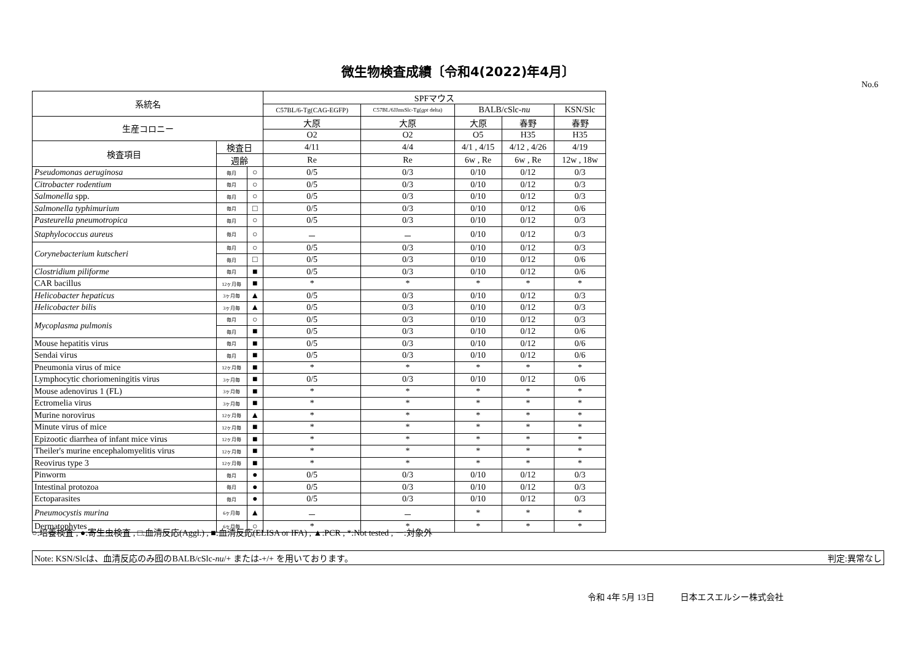微生物検査成績〔令和4(2022)年4月〕
No.6
| 系統名 | | | SPFマウス | | | | |
| --- | --- | --- | --- | --- | --- | --- | --- |
| | | | C57BL/6-Tg(CAG-EGFP) | C57BL/6JJmsSlc-Tg( gpt delta) | BALB/cSlc- nu | | KSN/Slc |
| 生産コロニー | | | 大原 | 大原 | 大原 | 春野 | 春野 |
| | | | O2 | O2 | O5 | H35 | H35 |
| 検査項目 | 検査日 | | 4/11 | 4/4 | 4/1 , 4/15 | 4/12 , 4/26 | 4/19 |
| | 週齢 | | Re | Re | 6w , Re | 6w , Re | 12w , 18w |
| Pseudomonas aeruginosa | 毎月 | ○ | 0/5 | 0/3 | 0/10 | 0/12 | 0/3 |
| Citrobacter rodentium | 毎月 | ○ | 0/5 | 0/3 | 0/10 | 0/12 | 0/3 |
| Salmonella spp. | 毎月 | ○ | 0/5 | 0/3 | 0/10 | 0/12 | 0/3 |
| Salmonella typhimurium | 毎月 | □ | 0/5 | 0/3 | 0/10 | 0/12 | 0/6 |
| Pasteurella pneumotropica | 毎月 | ○ | 0/5 | 0/3 | 0/10 | 0/12 | 0/3 |
| Staphylococcus aureus | 毎月 | ○ | － | － | 0/10 | 0/12 | 0/3 |
| Corynebacterium kutscheri | 毎月 | ○ | 0/5 | 0/3 | 0/10 | 0/12 | 0/3 |
| | 毎月 | □ | 0/5 | 0/3 | 0/10 | 0/12 | 0/6 |
| Clostridium piliforme | 毎月 | ■ | 0/5 | 0/3 | 0/10 | 0/12 | 0/6 |
| CAR bacillus | 12ヶ月毎 | ■ | * | * | * | * | * |
| Helicobacter hepaticus | 3ヶ月毎 | ▲ | 0/5 | 0/3 | 0/10 | 0/12 | 0/3 |
| Helicobacter bilis | 3ヶ月毎 | ▲ | 0/5 | 0/3 | 0/10 | 0/12 | 0/3 |
| Mycoplasma pulmonis | 毎月 | ○ | 0/5 | 0/3 | 0/10 | 0/12 | 0/3 |
| | 毎月 | ■ | 0/5 | 0/3 | 0/10 | 0/12 | 0/6 |
| Mouse hepatitis virus | 毎月 | ■ | 0/5 | 0/3 | 0/10 | 0/12 | 0/6 |
| Sendai virus | 毎月 | ■ | 0/5 | 0/3 | 0/10 | 0/12 | 0/6 |
| Pneumonia virus of mice | 12ヶ月毎 | ■ | * | * | * | * | * |
| Lymphocytic choriomeningitis virus | 3ヶ月毎 | ■ | 0/5 | 0/3 | 0/10 | 0/12 | 0/6 |
| Mouse adenovirus 1 (FL) | 3ヶ月毎 | ■ | * | * | * | * | * |
| Ectromelia virus | 3ヶ月毎 | ■ | * | * | * | * | * |
| Murine norovirus | 12ヶ月毎 | ▲ | * | * | * | * | * |
| Minute virus of mice | 12ヶ月毎 | ■ | * | * | * | * | * |
| Epizootic diarrhea of infant mice virus | 12ヶ月毎 | ■ | * | * | * | * | * |
| Theiler's murine encephalomyelitis virus | 12ヶ月毎 | ■ | * | * | * | * | * |
| Reovirus type 3 | 12ヶ月毎 | ■ | * | * | * | * | * |
| Pinworm | 毎月 | ● | 0/5 | 0/3 | 0/10 | 0/12 | 0/3 |
| Intestinal protozoa | 毎月 | ● | 0/5 | 0/3 | 0/10 | 0/12 | 0/3 |
| Ectoparasites | 毎月 | ● | 0/5 | 0/3 | 0/10 | 0/12 | 0/3 |
| Pneumocystis murina | 6ヶ月毎 | ▲ | － | － | * | * | * |
| Dermatophytes | 6ヶ月毎 | ○ | * | * | * | * | * |
○:培養検査 , ●:寄生虫検査 , □:血清反応(Aggl.) , ■:血清反応(ELISA or IFA) , ▲:PCR , *:Not tested , ー:対象外
Note: KSN/Slcは、血清反応のみ囮のBALB/cSlc-nu/+ または-+/+ を用いております。 判定:異常なし
令和 4年 5月 13日 日本エスエルシー株式会社